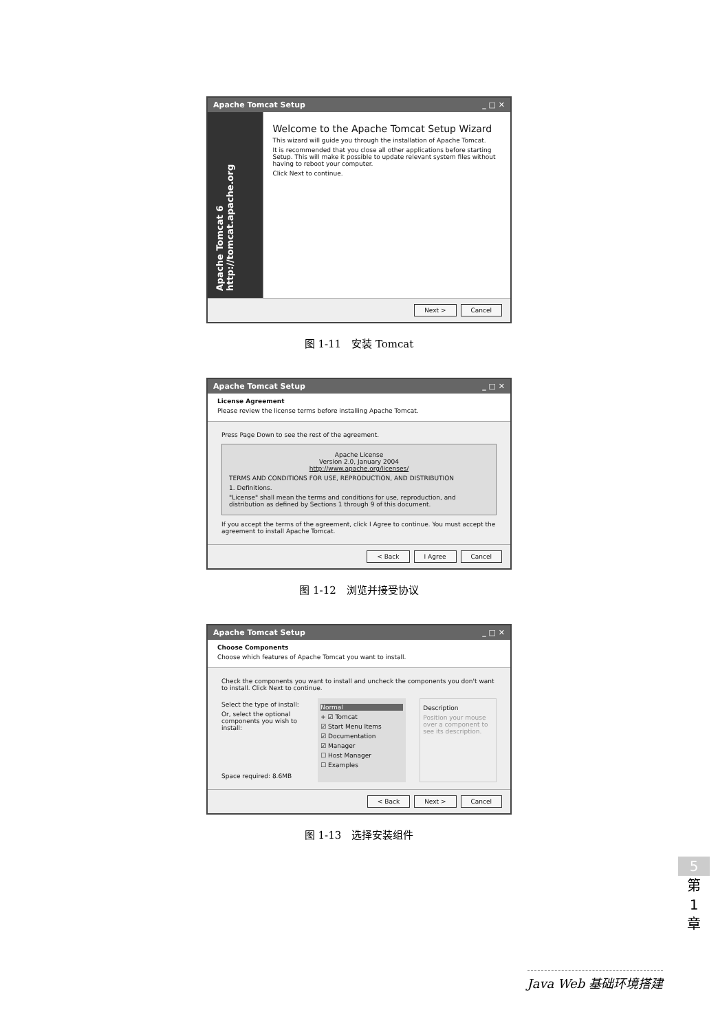Apache Tomcat Setup _ □ ✕
Apache Tomcat 6 http://tomcat.apache.org
Welcome to the Apache Tomcat Setup Wizard
This wizard will guide you through the installation of Apache Tomcat.
It is recommended that you close all other applications before starting Setup. This will make it possible to update relevant system files without having to reboot your computer.
Click Next to continue.
Next > Cancel
图 1-11　安装 Tomcat
Apache Tomcat Setup _ □ ✕
License Agreement
Please review the license terms before installing Apache Tomcat.
Press Page Down to see the rest of the agreement.
Apache License
Version 2.0, January 2004
http://www.apache.org/licenses/
TERMS AND CONDITIONS FOR USE, REPRODUCTION, AND DISTRIBUTION
1. Definitions.
"License" shall mean the terms and conditions for use, reproduction, and distribution as defined by Sections 1 through 9 of this document.
If you accept the terms of the agreement, click I Agree to continue. You must accept the agreement to install Apache Tomcat.
< Back I Agree Cancel
图 1-12　浏览并接受协议
Apache Tomcat Setup _ □ ✕
Choose Components
Choose which features of Apache Tomcat you want to install.
Check the components you want to install and uncheck the components you don't want to install. Click Next to continue.
Select the type of install:
Or, select the optional components you wish to install:
Space required: 8.6MB
Normal
+ ☑ Tomcat
☑ Start Menu Items
☑ Documentation
☑ Manager
☐ Host Manager
☐ Examples
Description
Position your mouse over a component to see its description.
< Back Next > Cancel
图 1-13　选择安装组件
5
第
1
章
Java Web 基础环境搭建